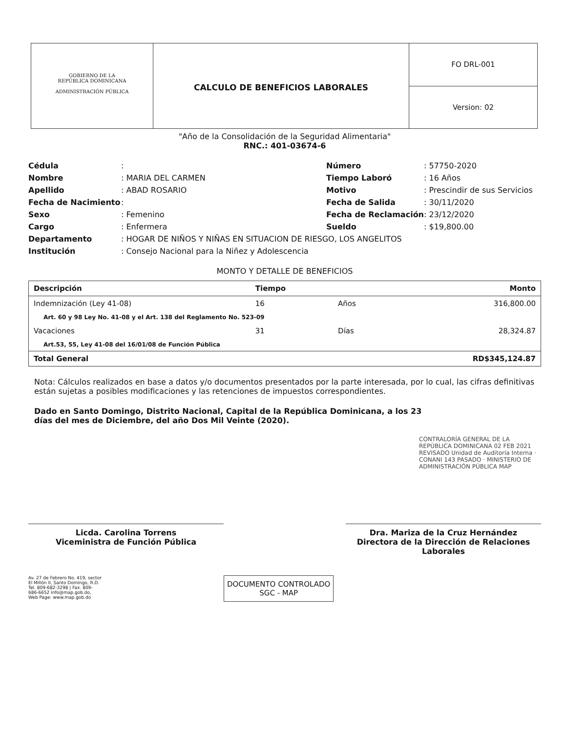GOBIERNO DE LA
REPÚBLICA DOMINICANA
ADMINISTRACIÓN PÚBLICA
CALCULO DE BENEFICIOS LABORALES
FO DRL-001
Version: 02
"Año de la Consolidación de la Seguridad Alimentaria"
RNC.: 401-03674-6
Cédula: Número: 57750-2020 Nombre: MARIA DEL CARMEN Tiempo Laboró: 16 Años Apellido: ABAD ROSARIO Motivo: Prescindir de sus Servicios Fecha de Nacimiento: Fecha de Salida: 30/11/2020 Sexo: Femenino Fecha de Reclamación: 23/12/2020 Cargo: Enfermera Sueldo: $19,800.00 Departamento: HOGAR DE NIÑOS Y NIÑAS EN SITUACION DE RIESGO, LOS ANGELITOS Institución: Consejo Nacional para la Niñez y Adolescencia
MONTO Y DETALLE DE BENEFICIOS
| Descripción | Tiempo | | Monto |
| --- | --- | --- | --- |
| Indemnización (Ley 41-08) | 16 | Años | 316,800.00 |
| Art. 60 y 98 Ley No. 41-08 y el Art. 138 del Reglamento No. 523-09 | | | |
| Vacaciones | 31 | Días | 28,324.87 |
| Art.53, 55, Ley 41-08 del 16/01/08 de Función Pública | | | |
| Total General | | | RD$345,124.87 |
Nota: Cálculos realizados en base a datos y/o documentos presentados por la parte interesada, por lo cual, las cifras definitivas están sujetas a posibles modificaciones y las retenciones de impuestos correspondientes.
Dado en Santo Domingo, Distrito Nacional, Capital de la República Dominicana, a los 23 días del mes de Diciembre, del año Dos Mil Veinte (2020).
CONTRALORÍA GENERAL DE LA REPÚBLICA DOMINICANA 02 FEB 2021 REVISADO Unidad de Auditoría Interna · CONANI 143 PASADO · MINISTERIO DE ADMINISTRACIÓN PÚBLICA MAP
Licda. Carolina Torrens
Viceministra de Función Pública
Dra. Mariza de la Cruz Hernández
Directora de la Dirección de Relaciones Laborales
Av. 27 de Febrero No. 419, sector El Millón II, Santo Domingo, R.D. Tel. 809-682-3298 | Fax. 809-686-6652 info@map.gob.do, Web Page: www.map.gob.do
DOCUMENTO CONTROLADO
SGC - MAP